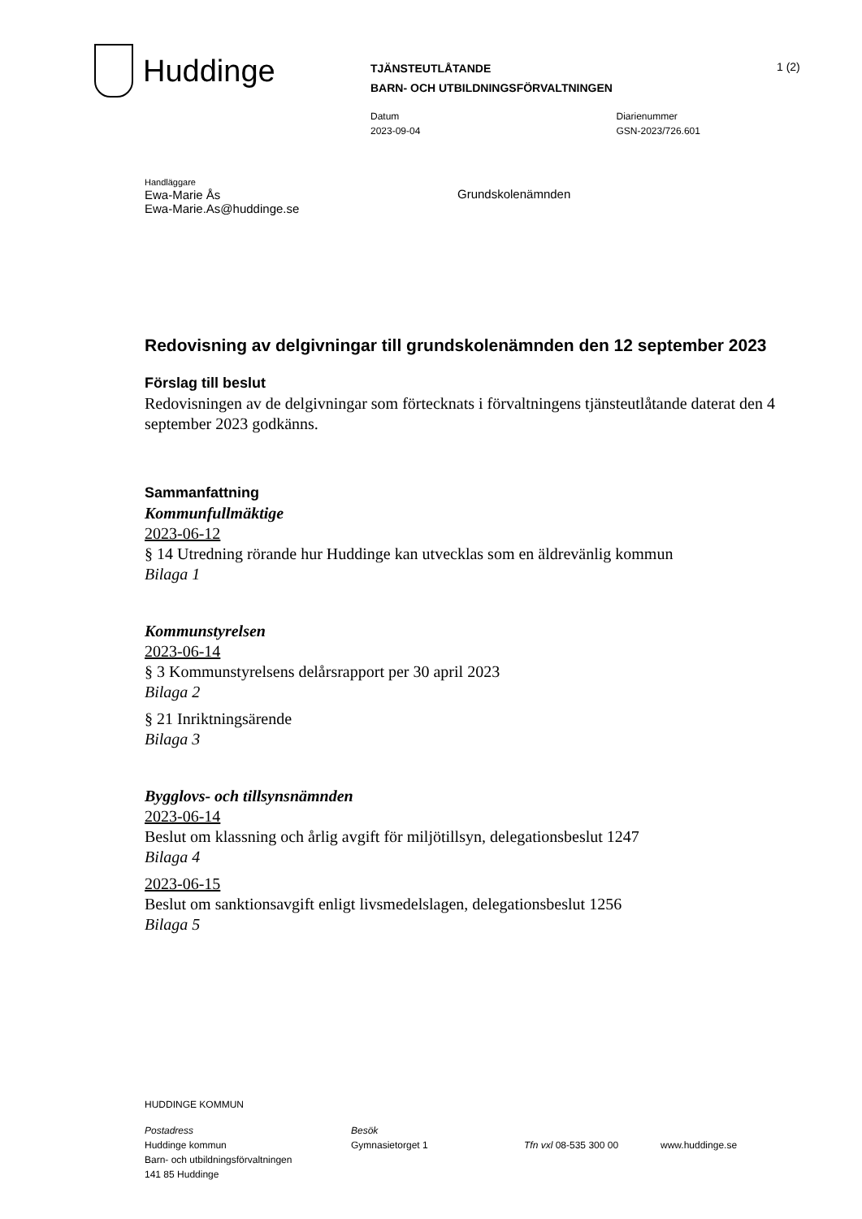Huddinge
TJÄNSTEUTLÅTANDE
BARN- OCH UTBILDNINGSFÖRVALTNINGEN
1 (2)
Datum
2023-09-04
Diarienummer
GSN-2023/726.601
Handläggare
Ewa-Marie Ås
Ewa-Marie.As@huddinge.se
Grundskolenämnden
Redovisning av delgivningar till grundskolenämnden den 12 september 2023
Förslag till beslut
Redovisningen av de delgivningar som förtecknats i förvaltningens tjänsteutlåtande daterat den 4 september 2023 godkänns.
Sammanfattning
Kommunfullmäktige
2023-06-12
§ 14 Utredning rörande hur Huddinge kan utvecklas som en äldrevänlig kommun
Bilaga 1
Kommunstyrelsen
2023-06-14
§ 3 Kommunstyrelsens delårsrapport per 30 april 2023
Bilaga 2
§ 21 Inriktningsärende
Bilaga 3
Bygglovs- och tillsynsnämnden
2023-06-14
Beslut om klassning och årlig avgift för miljötillsyn, delegationsbeslut 1247
Bilaga 4
2023-06-15
Beslut om sanktionsavgift enligt livsmedelslagen, delegationsbeslut 1256
Bilaga 5
HUDDINGE KOMMUN
Postadress
Huddinge kommun
Barn- och utbildningsförvaltningen
141 85 Huddinge
Besök
Gymnasietorget 1
Tfn vxl 08-535 300 00
www.huddinge.se